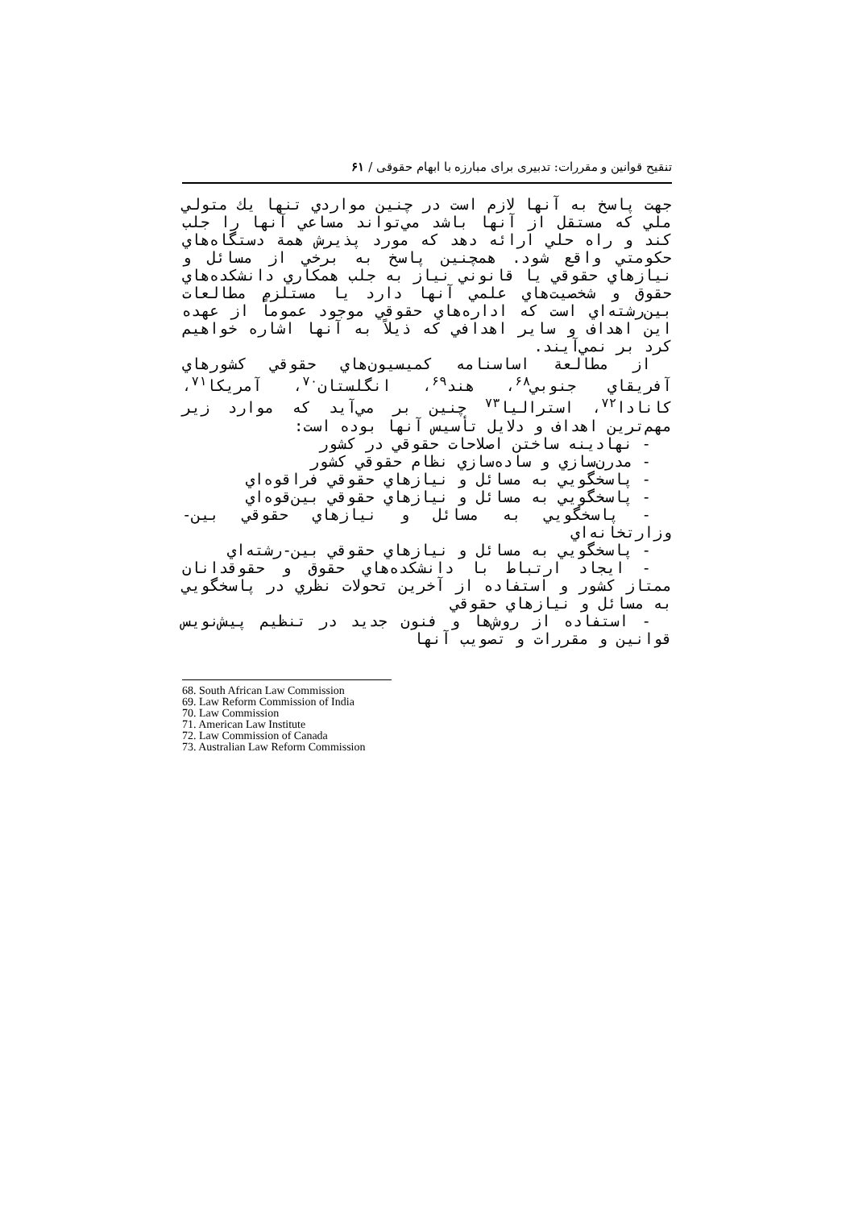تنقیح قوانین و مقررات: تدبیری برای مبارزه با ابهام حقوقی / ۶۱
جهت پاسخ به آنها لازم است در چنين مواردي تنها يك متولي ملي كه مستقل از آنها باشد مي‌تواند مساعي آنها را جلب كند و راه حلي ارائه دهد كه مورد پذيرش همة دستگاه‌هاي حكومتي واقع شود. همچنين پاسخ به برخي از مسائل و نيازهاي حقوقي يا قانوني نياز به جلب همكاري دانشكده‌هاي حقوق و شخصيت‌هاي علمي آنها دارد يا مستلزم مطالعات بين‌رشته‌اي است كه اداره‌هاي حقوقي موجود عموماً از عهده اين اهداف و ساير اهدافي كه ذيلاً به آنها اشاره خواهيم كرد بر نمي‌آيند.
از مطالعة اساسنامه كميسيون‌هاي حقوقي كشورهاي آفريقاي جنوبي<sup>۶۸</sup>، هند<sup>۶۹</sup>، انگلستان<sup>۷۰</sup>، آمريكا<sup>۷۱</sup>، كانادا<sup>۷۲</sup>، استراليا<sup>۷۳</sup> چنين بر مي‌آيد كه موارد زير مهم‌ترين اهداف و دلايل تأسيس آنها بوده است:
- نهادينه ساختن اصلاحات حقوقي در كشور
- مدرن‌سازي و ساده‌سازي نظام حقوقي كشور
- پاسخگويي به مسائل و نيازهاي حقوقي فراقوه‌اي
- پاسخگويي به مسائل و نيازهاي حقوقي بين‌قوه‌اي
- پاسخگويي به مسائل و نيازهاي حقوقي بين-وزارتخانه‌اي
- پاسخگويي به مسائل و نيازهاي حقوقي بين-رشته‌اي
- ايجاد ارتباط با دانشكده‌هاي حقوق و حقوقدانان ممتاز كشور و استفاده از آخرين تحولات نظري در پاسخگويي به مسائل و نيازهاي حقوقي
- استفاده از روش‌ها و فنون جديد در تنظيم پيش‌نويس قوانين و مقررات و تصويب آنها
68. South African Law Commission
69. Law Reform Commission of India
70. Law Commission
71. American Law Institute
72. Law Commission of Canada
73. Australian Law Reform Commission